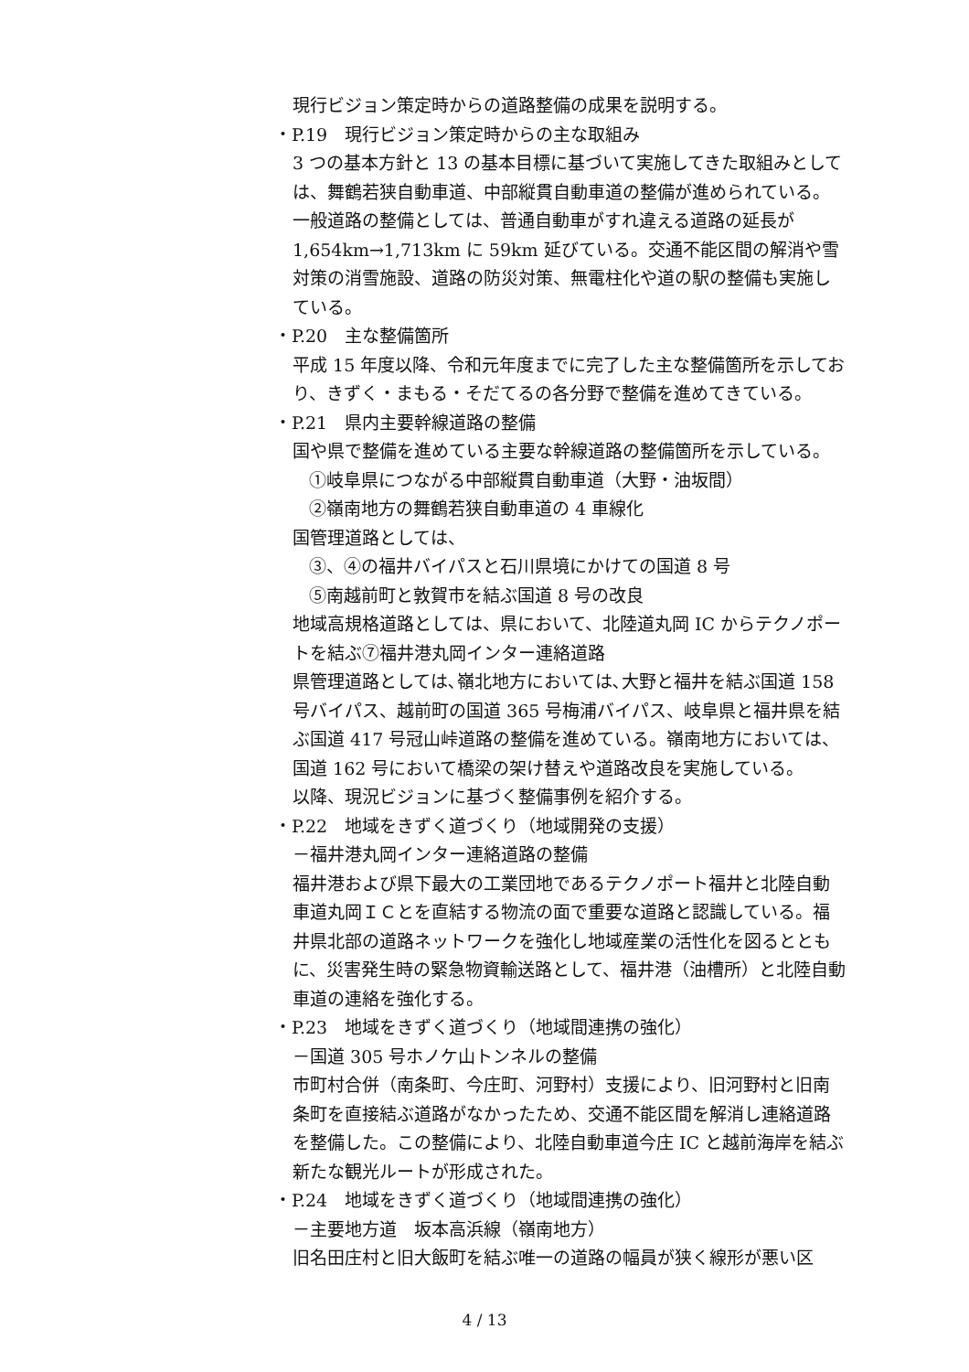現行ビジョン策定時からの道路整備の成果を説明する。
・P.19　現行ビジョン策定時からの主な取組み
3 つの基本方針と 13 の基本目標に基づいて実施してきた取組みとしては、舞鶴若狭自動車道、中部縦貫自動車道の整備が進められている。一般道路の整備としては、普通自動車がすれ違える道路の延長が1,654km→1,713km に 59km 延びている。交通不能区間の解消や雪対策の消雪施設、道路の防災対策、無電柱化や道の駅の整備も実施している。
・P.20　主な整備箇所
平成 15 年度以降、令和元年度までに完了した主な整備箇所を示しており、きずく・まもる・そだてるの各分野で整備を進めてきている。
・P.21　県内主要幹線道路の整備
国や県で整備を進めている主要な幹線道路の整備箇所を示している。
①岐阜県につながる中部縦貫自動車道（大野・油坂間）
②嶺南地方の舞鶴若狭自動車道の 4 車線化
国管理道路としては、
③、④の福井バイパスと石川県境にかけての国道 8 号
⑤南越前町と敦賀市を結ぶ国道 8 号の改良
地域高規格道路としては、県において、北陸道丸岡 IC からテクノポートを結ぶ⑦福井港丸岡インター連絡道路
県管理道路としては､嶺北地方においては､大野と福井を結ぶ国道 158 号バイパス、越前町の国道 365 号梅浦バイパス、岐阜県と福井県を結ぶ国道 417 号冠山峠道路の整備を進めている。嶺南地方においては、国道 162 号において橋梁の架け替えや道路改良を実施している。
以降、現況ビジョンに基づく整備事例を紹介する。
・P.22　地域をきずく道づくり（地域開発の支援）
－福井港丸岡インター連絡道路の整備
福井港および県下最大の工業団地であるテクノポート福井と北陸自動車道丸岡ＩＣとを直結する物流の面で重要な道路と認識している。福井県北部の道路ネットワークを強化し地域産業の活性化を図るとともに、災害発生時の緊急物資輸送路として、福井港（油槽所）と北陸自動車道の連絡を強化する。
・P.23　地域をきずく道づくり（地域間連携の強化）
－国道 305 号ホノケ山トンネルの整備
市町村合併（南条町、今庄町、河野村）支援により、旧河野村と旧南条町を直接結ぶ道路がなかったため、交通不能区間を解消し連絡道路を整備した。この整備により、北陸自動車道今庄 IC と越前海岸を結ぶ新たな観光ルートが形成された。
・P.24　地域をきずく道づくり（地域間連携の強化）
－主要地方道　坂本高浜線（嶺南地方）
旧名田庄村と旧大飯町を結ぶ唯一の道路の幅員が狭く線形が悪い区
4 / 13